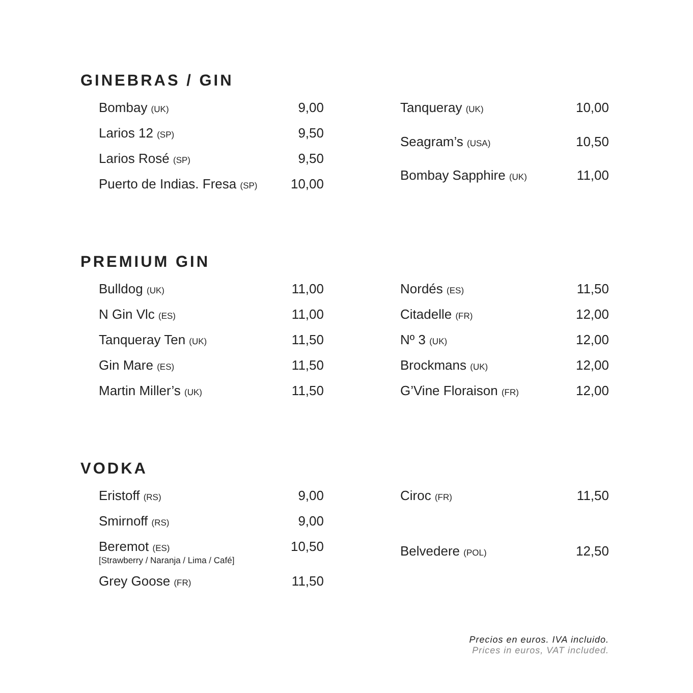GINEBRAS / GIN
| Bombay (UK) | 9,00 |
| Larios 12 (SP) | 9,50 |
| Larios Rosé (SP) | 9,50 |
| Puerto de Indias. Fresa (SP) | 10,00 |
| Tanqueray (UK) | 10,00 |
| Seagram’s (USA) | 10,50 |
| Bombay Sapphire (UK) | 11,00 |
PREMIUM GIN
| Bulldog (UK) | 11,00 |
| N Gin Vlc (ES) | 11,00 |
| Tanqueray Ten (UK) | 11,50 |
| Gin Mare (ES) | 11,50 |
| Martin Miller’s (UK) | 11,50 |
| Nordés (ES) | 11,50 |
| Citadelle (FR) | 12,00 |
| Nº 3 (UK) | 12,00 |
| Brockmans (UK) | 12,00 |
| G’Vine Floraison (FR) | 12,00 |
VODKA
| Eristoff (RS) | 9,00 |
| Smirnoff (RS) | 9,00 |
| Beremot (ES) [Strawberry / Naranja / Lima / Café] | 10,50 |
| Grey Goose (FR) | 11,50 |
| Ciroc (FR) | 11,50 |
| Belvedere (POL) | 12,50 |
Precios en euros. IVA incluido.
Prices in euros, VAT included.